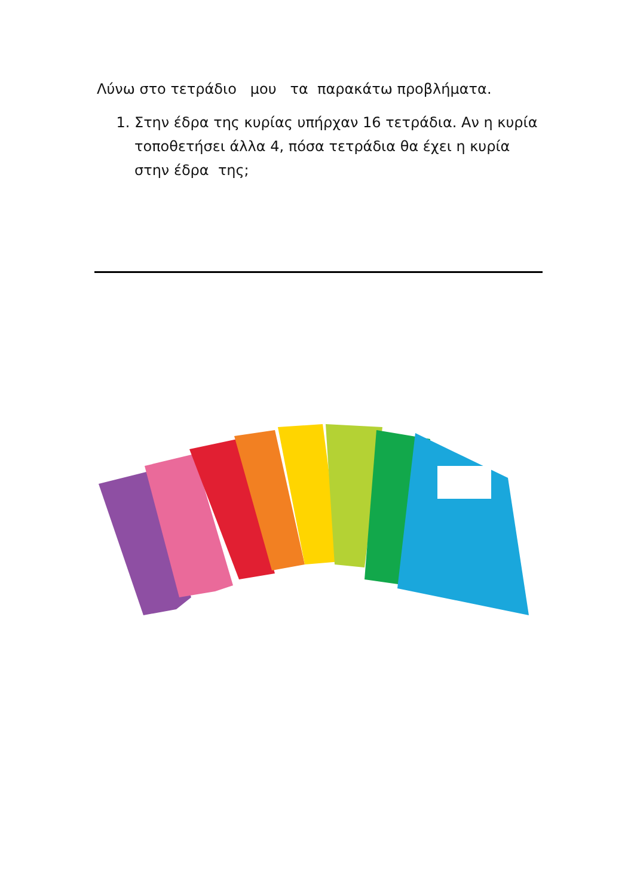Λύνω στο τετράδιο μου τα παρακάτω προβλήματα.
1. Στην έδρα της κυρίας υπήρχαν 16 τετράδια. Αν η κυρία τοποθετήσει άλλα 4, πόσα τετράδια θα έχει η κυρία στην έδρα της;